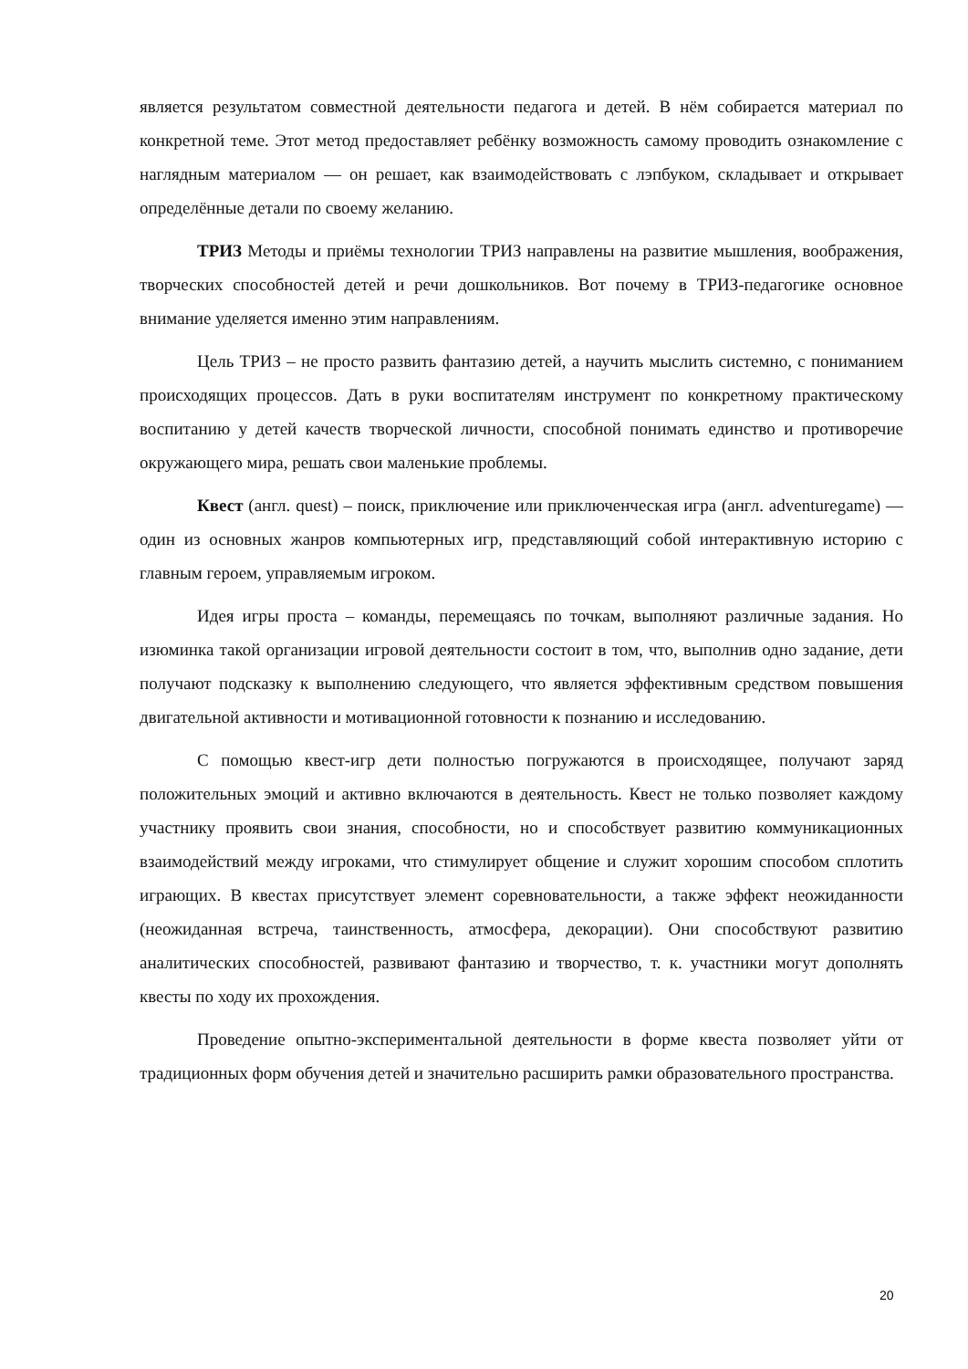является результатом совместной деятельности педагога и детей. В нём собирается материал по конкретной теме. Этот метод предоставляет ребёнку возможность самому проводить ознакомление с наглядным материалом — он решает, как взаимодействовать с лэпбуком, складывает и открывает определённые детали по своему желанию.
ТРИЗ Методы и приёмы технологии ТРИЗ направлены на развитие мышления, воображения, творческих способностей детей и речи дошкольников. Вот почему в ТРИЗ-педагогике основное внимание уделяется именно этим направлениям.
Цель ТРИЗ – не просто развить фантазию детей, а научить мыслить системно, с пониманием происходящих процессов. Дать в руки воспитателям инструмент по конкретному практическому воспитанию у детей качеств творческой личности, способной понимать единство и противоречие окружающего мира, решать свои маленькие проблемы.
Квест (англ. quest) – поиск, приключение или приключенческая игра (англ. adventuregame) — один из основных жанров компьютерных игр, представляющий собой интерактивную историю с главным героем, управляемым игроком.
Идея игры проста – команды, перемещаясь по точкам, выполняют различные задания. Но изюминка такой организации игровой деятельности состоит в том, что, выполнив одно задание, дети получают подсказку к выполнению следующего, что является эффективным средством повышения двигательной активности и мотивационной готовности к познанию и исследованию.
С помощью квест-игр дети полностью погружаются в происходящее, получают заряд положительных эмоций и активно включаются в деятельность. Квест не только позволяет каждому участнику проявить свои знания, способности, но и способствует развитию коммуникационных взаимодействий между игроками, что стимулирует общение и служит хорошим способом сплотить играющих. В квестах присутствует элемент соревновательности, а также эффект неожиданности (неожиданная встреча, таинственность, атмосфера, декорации). Они способствуют развитию аналитических способностей, развивают фантазию и творчество, т. к. участники могут дополнять квесты по ходу их прохождения.
Проведение опытно-экспериментальной деятельности в форме квеста позволяет уйти от традиционных форм обучения детей и значительно расширить рамки образовательного пространства.
20